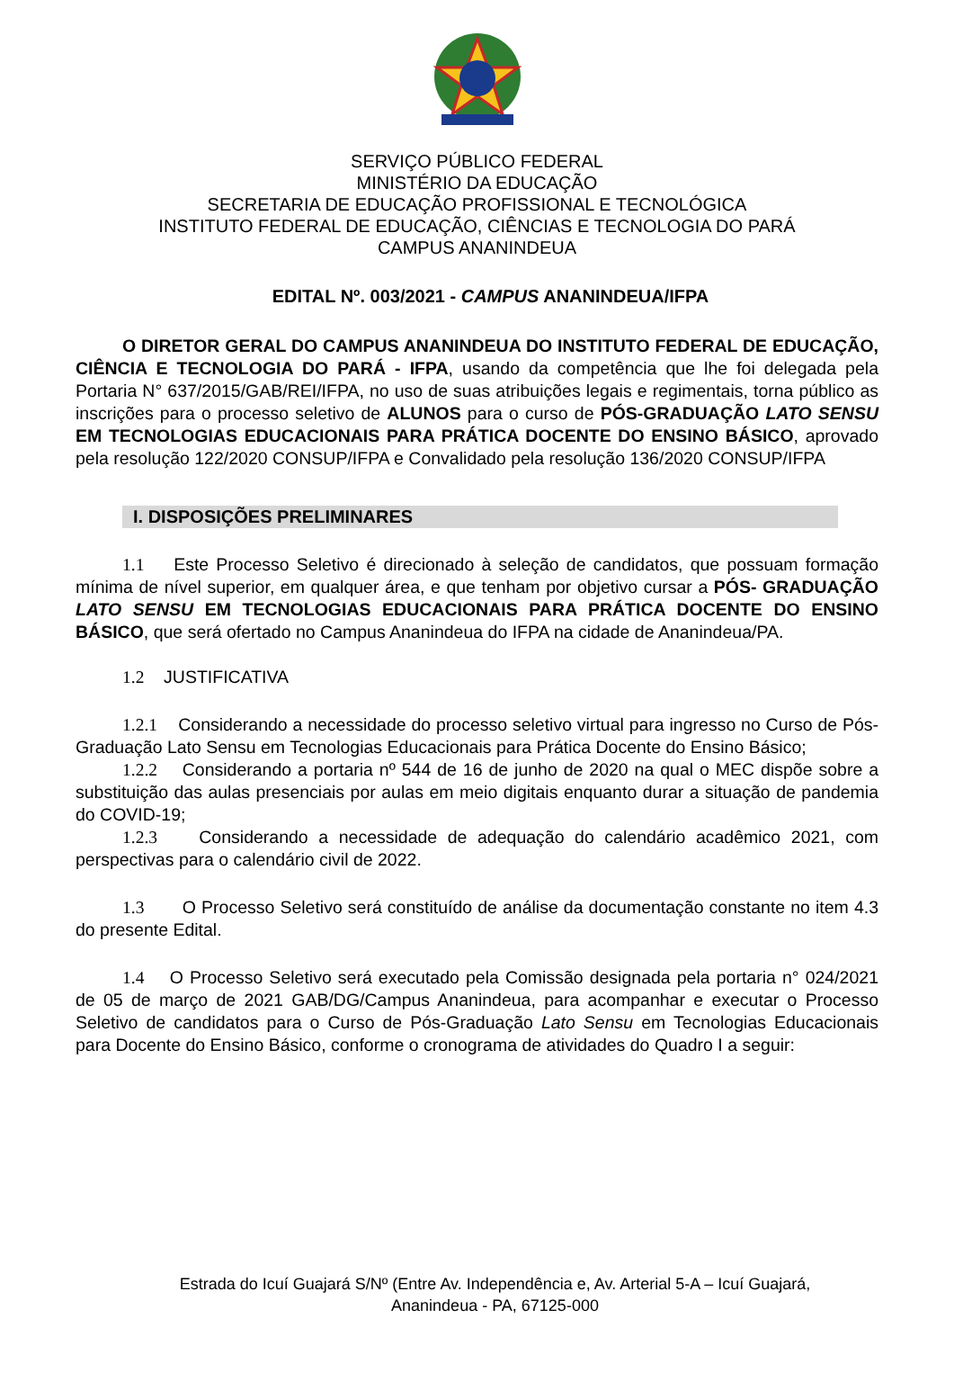SERVIÇO PÚBLICO FEDERAL
MINISTÉRIO DA EDUCAÇÃO
SECRETARIA DE EDUCAÇÃO PROFISSIONAL E TECNOLÓGICA
INSTITUTO FEDERAL DE EDUCAÇÃO, CIÊNCIAS E TECNOLOGIA DO PARÁ
CAMPUS ANANINDEUA
EDITAL Nº. 003/2021 - CAMPUS ANANINDEUA/IFPA
O DIRETOR GERAL DO CAMPUS ANANINDEUA DO INSTITUTO FEDERAL DE EDUCAÇÃO, CIÊNCIA E TECNOLOGIA DO PARÁ - IFPA, usando da competência que lhe foi delegada pela Portaria N° 637/2015/GAB/REI/IFPA, no uso de suas atribuições legais e regimentais, torna público as inscrições para o processo seletivo de ALUNOS para o curso de PÓS-GRADUAÇÃO LATO SENSU EM TECNOLOGIAS EDUCACIONAIS PARA PRÁTICA DOCENTE DO ENSINO BÁSICO, aprovado pela resolução 122/2020 CONSUP/IFPA e Convalidado pela resolução 136/2020 CONSUP/IFPA
I. DISPOSIÇÕES PRELIMINARES
1.1 Este Processo Seletivo é direcionado à seleção de candidatos, que possuam formação mínima de nível superior, em qualquer área, e que tenham por objetivo cursar a PÓS- GRADUAÇÃO LATO SENSU EM TECNOLOGIAS EDUCACIONAIS PARA PRÁTICA DOCENTE DO ENSINO BÁSICO, que será ofertado no Campus Ananindeua do IFPA na cidade de Ananindeua/PA.
1.2 JUSTIFICATIVA
1.2.1 Considerando a necessidade do processo seletivo virtual para ingresso no Curso de Pós-Graduação Lato Sensu em Tecnologias Educacionais para Prática Docente do Ensino Básico;
1.2.2 Considerando a portaria nº 544 de 16 de junho de 2020 na qual o MEC dispõe sobre a substituição das aulas presenciais por aulas em meio digitais enquanto durar a situação de pandemia do COVID-19;
1.2.3 Considerando a necessidade de adequação do calendário acadêmico 2021, com perspectivas para o calendário civil de 2022.
1.3 O Processo Seletivo será constituído de análise da documentação constante no item 4.3 do presente Edital.
1.4 O Processo Seletivo será executado pela Comissão designada pela portaria n° 024/2021 de 05 de março de 2021 GAB/DG/Campus Ananindeua, para acompanhar e executar o Processo Seletivo de candidatos para o Curso de Pós-Graduação Lato Sensu em Tecnologias Educacionais para Docente do Ensino Básico, conforme o cronograma de atividades do Quadro I a seguir:
Estrada do Icuí Guajará S/Nº (Entre Av. Independência e, Av. Arterial 5-A – Icuí Guajará,
Ananindeua - PA, 67125-000